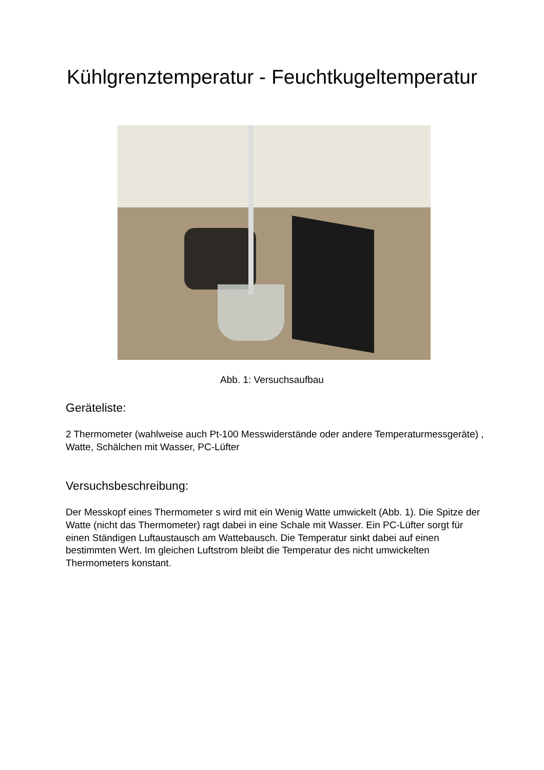Kühlgrenztemperatur - Feuchtkugeltemperatur
Abb. 1: Versuchsaufbau
Geräteliste:
2 Thermometer (wahlweise auch Pt-100 Messwiderstände oder andere Temperaturmessgeräte) , Watte, Schälchen mit Wasser, PC-Lüfter
Versuchsbeschreibung:
Der Messkopf eines Thermometer s wird mit ein Wenig Watte umwickelt (Abb. 1). Die Spitze der Watte (nicht das Thermometer) ragt dabei in eine Schale mit Wasser. Ein PC-Lüfter sorgt für einen Ständigen Luftaustausch am Wattebausch. Die Temperatur sinkt dabei auf einen bestimmten Wert. Im gleichen Luftstrom bleibt die Temperatur des nicht umwickelten Thermometers konstant.